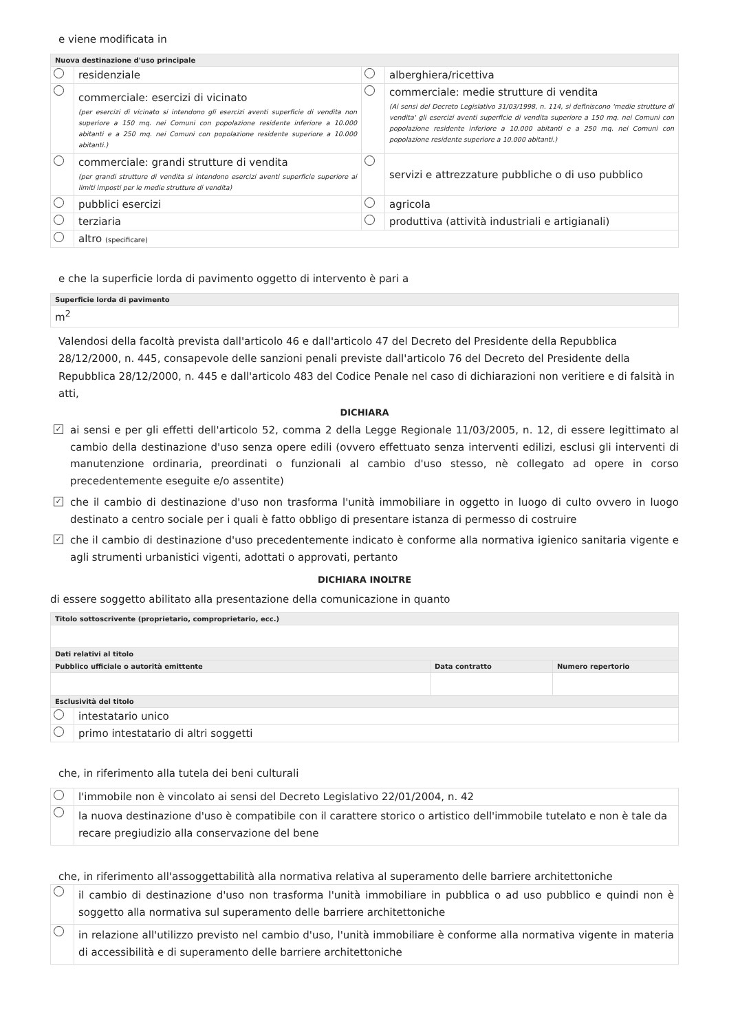e viene modificata in
| Nuova destinazione d'uso principale | | | |
| --- | --- | --- | --- |
| | residenziale | | alberghiera/ricettiva |
| | commerciale: esercizi di vicinato (per esercizi di vicinato si intendono gli esercizi aventi superficie di vendita non superiore a 150 mq. nei Comuni con popolazione residente inferiore a 10.000 abitanti e a 250 mq. nei Comuni con popolazione residente superiore a 10.000 abitanti.) | | commerciale: medie strutture di vendita (Ai sensi del Decreto Legislativo 31/03/1998, n. 114, si definiscono 'medie strutture di vendita' gli esercizi aventi superficie di vendita superiore a 150 mq. nei Comuni con popolazione residente inferiore a 10.000 abitanti e a 250 mq. nei Comuni con popolazione residente superiore a 10.000 abitanti.) |
| | commerciale: grandi strutture di vendita (per grandi strutture di vendita si intendono esercizi aventi superficie superiore ai limiti imposti per le medie strutture di vendita) | | servizi e attrezzature pubbliche o di uso pubblico |
| | pubblici esercizi | | agricola |
| | terziaria | | produttiva (attività industriali e artigianali) |
| | altro (specificare) | | |
e che la superficie lorda di pavimento oggetto di intervento è pari a
| Superficie lorda di pavimento |
| --- |
| m<sup>2</sup> |
Valendosi della facoltà prevista dall'articolo 46 e dall'articolo 47 del Decreto del Presidente della Repubblica 28/12/2000, n. 445, consapevole delle sanzioni penali previste dall'articolo 76 del Decreto del Presidente della Repubblica 28/12/2000, n. 445 e dall'articolo 483 del Codice Penale nel caso di dichiarazioni non veritiere e di falsità in atti,
DICHIARA
✓ ai sensi e per gli effetti dell'articolo 52, comma 2 della Legge Regionale 11/03/2005, n. 12, di essere legittimato al cambio della destinazione d'uso senza opere edili (ovvero effettuato senza interventi edilizi, esclusi gli interventi di manutenzione ordinaria, preordinati o funzionali al cambio d'uso stesso, nè collegato ad opere in corso precedentemente eseguite e/o assentite)
✓ che il cambio di destinazione d'uso non trasforma l'unità immobiliare in oggetto in luogo di culto ovvero in luogo destinato a centro sociale per i quali è fatto obbligo di presentare istanza di permesso di costruire
✓ che il cambio di destinazione d'uso precedentemente indicato è conforme alla normativa igienico sanitaria vigente e agli strumenti urbanistici vigenti, adottati o approvati, pertanto
DICHIARA INOLTRE
di essere soggetto abilitato alla presentazione della comunicazione in quanto
| Titolo sottoscrivente (proprietario, comproprietario, ecc.) | | | |
| --- | --- | --- | --- |
| Dati relativi al titolo | | | |
| Pubblico ufficiale o autorità emittente | | Data contratto | Numero repertorio |
| Esclusività del titolo | | | |
| | intestatario unico | | |
| | primo intestatario di altri soggetti | | |
che, in riferimento alla tutela dei beni culturali
| | l'immobile non è vincolato ai sensi del Decreto Legislativo 22/01/2004, n. 42 |
| | la nuova destinazione d'uso è compatibile con il carattere storico o artistico dell'immobile tutelato e non è tale da recare pregiudizio alla conservazione del bene |
che, in riferimento all'assoggettabilità alla normativa relativa al superamento delle barriere architettoniche
| | il cambio di destinazione d'uso non trasforma l'unità immobiliare in pubblica o ad uso pubblico e quindi non è soggetto alla normativa sul superamento delle barriere architettoniche |
| | in relazione all'utilizzo previsto nel cambio d'uso, l'unità immobiliare è conforme alla normativa vigente in materia di accessibilità e di superamento delle barriere architettoniche |